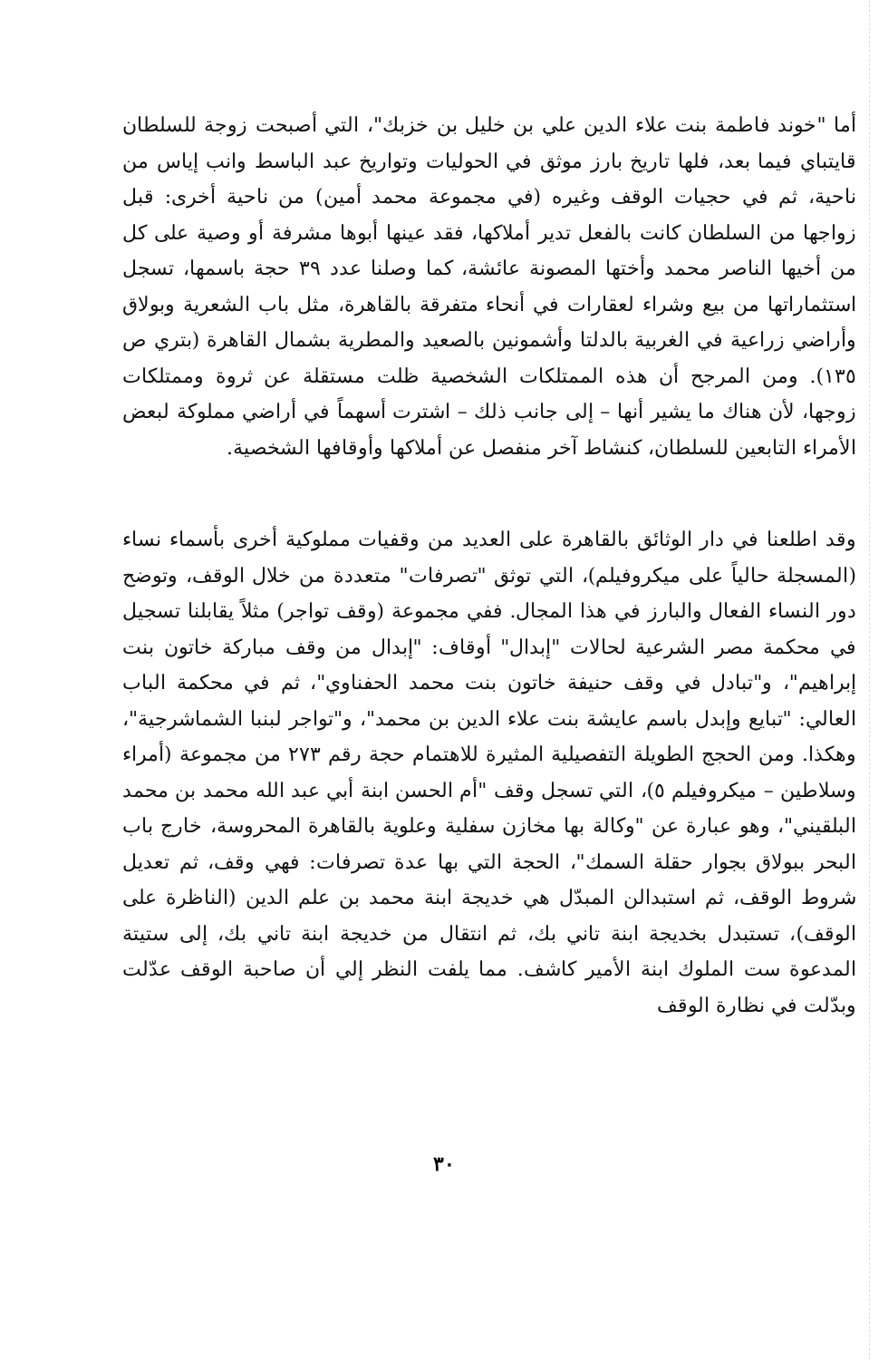أما "خوند فاطمة بنت علاء الدين علي بن خليل بن خزبك"، التي أصبحت زوجة للسلطان قايتباي فيما بعد، فلها تاريخ بارز موثق في الحوليات وتواريخ عبد الباسط وانب إياس من ناحية، ثم في حجيات الوقف وغيره (في مجموعة محمد أمين) من ناحية أخرى: قبل زواجها من السلطان كانت بالفعل تدير أملاكها، فقد عينها أبوها مشرفة أو وصية على كل من أخيها الناصر محمد وأختها المصونة عائشة، كما وصلنا عدد ٣٩ حجة باسمها، تسجل استثماراتها من بيع وشراء لعقارات في أنحاء متفرقة بالقاهرة، مثل باب الشعرية وبولاق وأراضي زراعية في الغربية بالدلتا وأشمونين بالصعيد والمطرية بشمال القاهرة (بتري ص ١٣٥). ومن المرجح أن هذه الممتلكات الشخصية ظلت مستقلة عن ثروة وممتلكات زوجها، لأن هناك ما يشير أنها – إلى جانب ذلك – اشترت أسهماً في أراضي مملوكة لبعض الأمراء التابعين للسلطان، كنشاط آخر منفصل عن أملاكها وأوقافها الشخصية.
وقد اطلعنا في دار الوثائق بالقاهرة على العديد من وقفيات مملوكية أخرى بأسماء نساء (المسجلة حالياً على ميكروفيلم)، التي توثق "تصرفات" متعددة من خلال الوقف، وتوضح دور النساء الفعال والبارز في هذا المجال. ففي مجموعة (وقف تواجر) مثلاً يقابلنا تسجيل في محكمة مصر الشرعية لحالات "إبدال" أوقاف: "إبدال من وقف مباركة خاتون بنت إبراهيم"، و"تبادل في وقف حنيفة خاتون بنت محمد الحفناوي"، ثم في محكمة الباب العالي: "تبايع وإبدل باسم عايشة بنت علاء الدين بن محمد"، و"تواجر لبنبا الشماشرجية"، وهكذا. ومن الحجج الطويلة التفصيلية المثيرة للاهتمام حجة رقم ٢٧٣ من مجموعة (أمراء وسلاطين – ميكروفيلم ٥)، التي تسجل وقف "أم الحسن ابنة أبي عبد الله محمد بن محمد البلقيني"، وهو عبارة عن "وكالة بها مخازن سفلية وعلوية بالقاهرة المحروسة، خارج باب البحر ببولاق بجوار حقلة السمك"، الحجة التي بها عدة تصرفات: فهي وقف، ثم تعديل شروط الوقف، ثم استبدالن المبدّل هي خديجة ابنة محمد بن علم الدين (الناظرة على الوقف)، تستبدل بخديجة ابنة تاني بك، ثم انتقال من خديجة ابنة تاني بك، إلى ستيتة المدعوة ست الملوك ابنة الأمير كاشف. مما يلفت النظر إلي أن صاحبة الوقف عدّلت وبدّلت في نظارة الوقف
٣٠